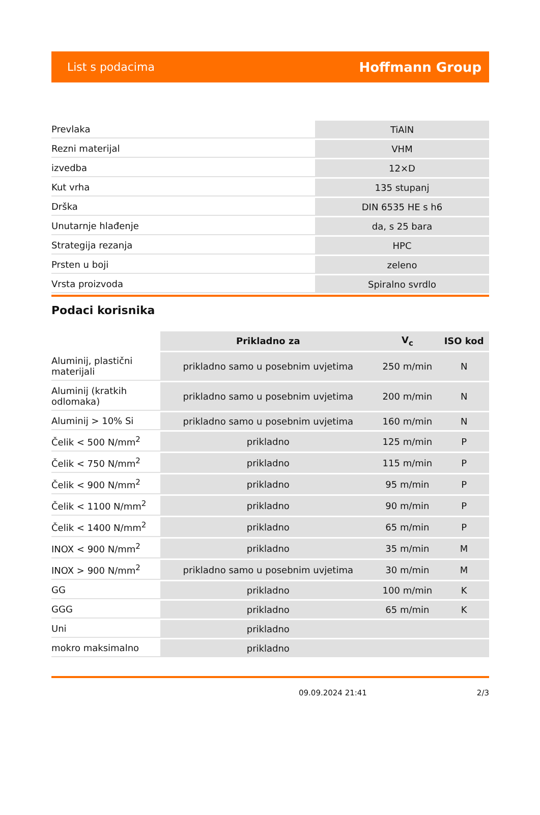List s podacima Hoffmann Group
| Prevlaka | TiAlN |
| Rezni materijal | VHM |
| izvedba | 12×D |
| Kut vrha | 135 stupanj |
| Drška | DIN 6535 HE s h6 |
| Unutarnje hlađenje | da, s 25 bara |
| Strategija rezanja | HPC |
| Prsten u boji | zeleno |
| Vrsta proizvoda | Spiralno svrdlo |
Podaci korisnika
| | Prikladno za | V<sub>c</sub> | ISO kod |
| --- | --- | --- | --- |
| Aluminij, plastični materijali | prikladno samo u posebnim uvjetima | 250 m/min | N |
| Aluminij (kratkih odlomaka) | prikladno samo u posebnim uvjetima | 200 m/min | N |
| Aluminij > 10% Si | prikladno samo u posebnim uvjetima | 160 m/min | N |
| Čelik < 500 N/mm<sup>2</sup> | prikladno | 125 m/min | P |
| Čelik < 750 N/mm<sup>2</sup> | prikladno | 115 m/min | P |
| Čelik < 900 N/mm<sup>2</sup> | prikladno | 95 m/min | P |
| Čelik < 1100 N/mm<sup>2</sup> | prikladno | 90 m/min | P |
| Čelik < 1400 N/mm<sup>2</sup> | prikladno | 65 m/min | P |
| INOX < 900 N/mm<sup>2</sup> | prikladno | 35 m/min | M |
| INOX > 900 N/mm<sup>2</sup> | prikladno samo u posebnim uvjetima | 30 m/min | M |
| GG | prikladno | 100 m/min | K |
| GGG | prikladno | 65 m/min | K |
| Uni | prikladno | | |
| mokro maksimalno | prikladno | | |
09.09.2024 21:41 2/3